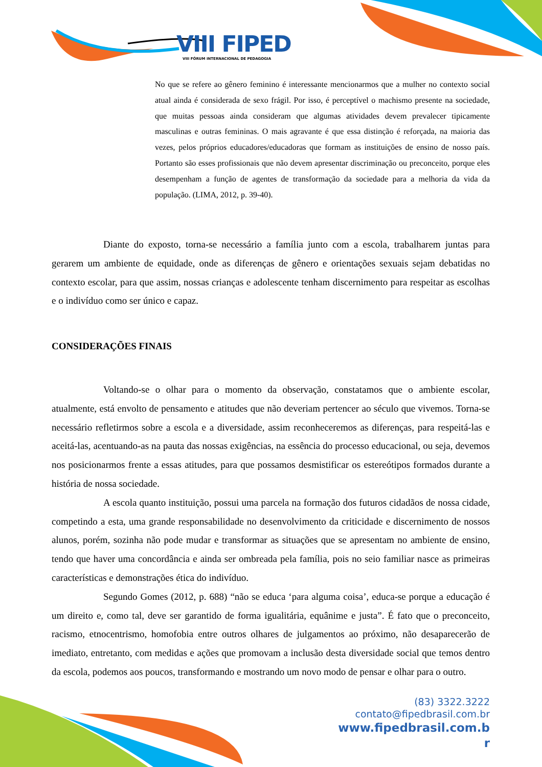VIII FIPED
VIII FÓRUM INTERNACIONAL DE PEDAGOGIA
No que se refere ao gênero feminino é interessante mencionarmos que a mulher no contexto social atual ainda é considerada de sexo frágil. Por isso, é perceptível o machismo presente na sociedade, que muitas pessoas ainda consideram que algumas atividades devem prevalecer tipicamente masculinas e outras femininas. O mais agravante é que essa distinção é reforçada, na maioria das vezes, pelos próprios educadores/educadoras que formam as instituições de ensino de nosso país. Portanto são esses profissionais que não devem apresentar discriminação ou preconceito, porque eles desempenham a função de agentes de transformação da sociedade para a melhoria da vida da população. (LIMA, 2012, p. 39-40).
Diante do exposto, torna-se necessário a família junto com a escola, trabalharem juntas para gerarem um ambiente de equidade, onde as diferenças de gênero e orientações sexuais sejam debatidas no contexto escolar, para que assim, nossas crianças e adolescente tenham discernimento para respeitar as escolhas e o indivíduo como ser único e capaz.
CONSIDERAÇÕES FINAIS
Voltando-se o olhar para o momento da observação, constatamos que o ambiente escolar, atualmente, está envolto de pensamento e atitudes que não deveriam pertencer ao século que vivemos. Torna-se necessário refletirmos sobre a escola e a diversidade, assim reconheceremos as diferenças, para respeitá-las e aceitá-las, acentuando-as na pauta das nossas exigências, na essência do processo educacional, ou seja, devemos nos posicionarmos frente a essas atitudes, para que possamos desmistificar os estereótipos formados durante a história de nossa sociedade.
A escola quanto instituição, possui uma parcela na formação dos futuros cidadãos de nossa cidade, competindo a esta, uma grande responsabilidade no desenvolvimento da criticidade e discernimento de nossos alunos, porém, sozinha não pode mudar e transformar as situações que se apresentam no ambiente de ensino, tendo que haver uma concordância e ainda ser ombreada pela família, pois no seio familiar nasce as primeiras características e demonstrações ética do indivíduo.
Segundo Gomes (2012, p. 688) “não se educa ‘para alguma coisa’, educa-se porque a educação é um direito e, como tal, deve ser garantido de forma igualitária, equânime e justa”. É fato que o preconceito, racismo, etnocentrismo, homofobia entre outros olhares de julgamentos ao próximo, não desaparecerão de imediato, entretanto, com medidas e ações que promovam a inclusão desta diversidade social que temos dentro da escola, podemos aos poucos, transformando e mostrando um novo modo de pensar e olhar para o outro.
(83) 3322.3222
contato@fipedbrasil.com.br
www.fipedbrasil.com.b
r